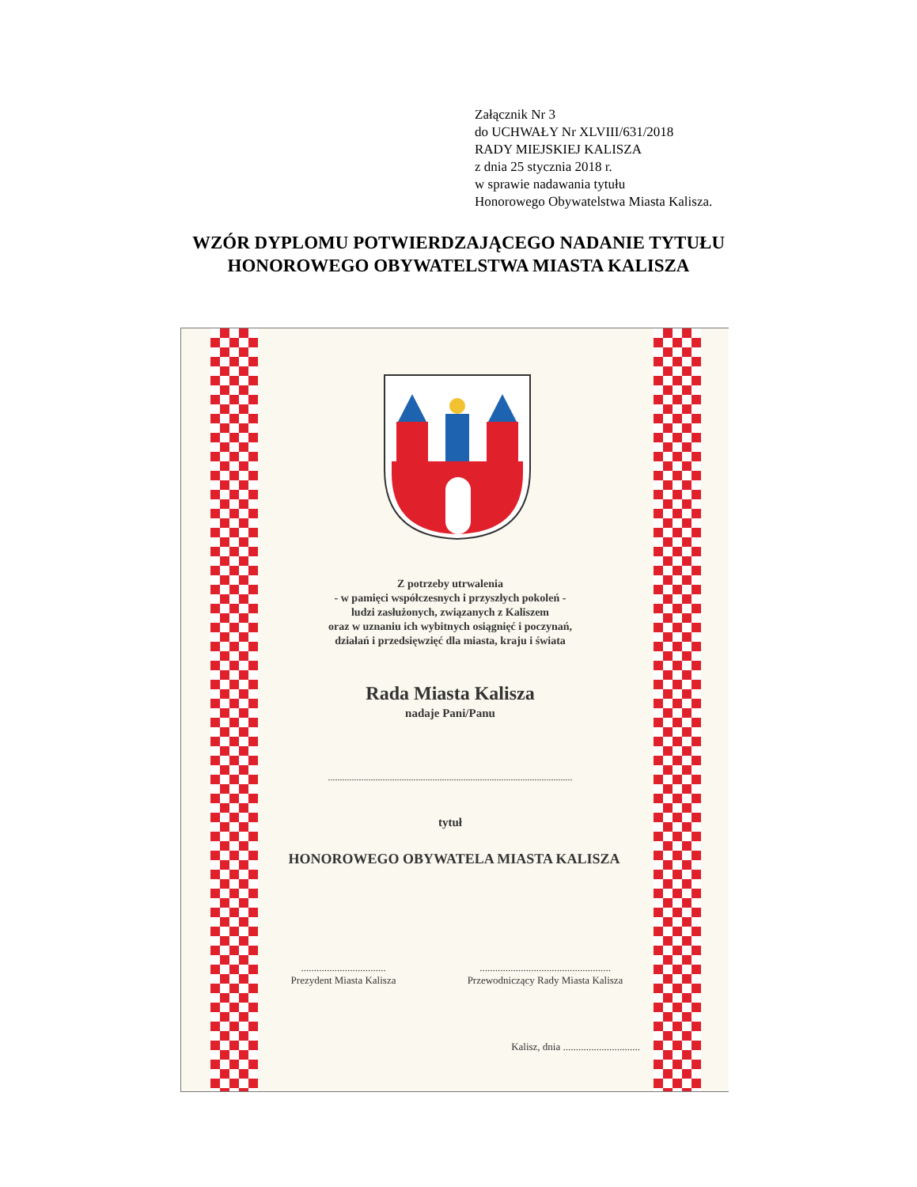Załącznik Nr 3
do UCHWAŁY Nr XLVIII/631/2018
RADY MIEJSKIEJ KALISZA
z dnia 25 stycznia 2018 r.
w sprawie nadawania tytułu
Honorowego Obywatelstwa Miasta Kalisza.
WZÓR DYPLOMU POTWIERDZAJĄCEGO NADANIE TYTUŁU
HONOROWEGO OBYWATELSTWA MIASTA KALISZA
Z potrzeby utrwalenia
- w pamięci współczesnych i przyszłych pokoleń -
ludzi zasłużonych, związanych z Kaliszem
oraz w uznaniu ich wybitnych osiągnięć i poczynań,
działań i przedsięwzięć dla miasta, kraju i świata
Rada Miasta Kalisza
nadaje Pani/Panu
.......................................................................................................
tytuł
HONOROWEGO OBYWATELA MIASTA KALISZA
.................................
Prezydent Miasta Kalisza
...................................................
Przewodniczący Rady Miasta Kalisza
Kalisz, dnia ..............................